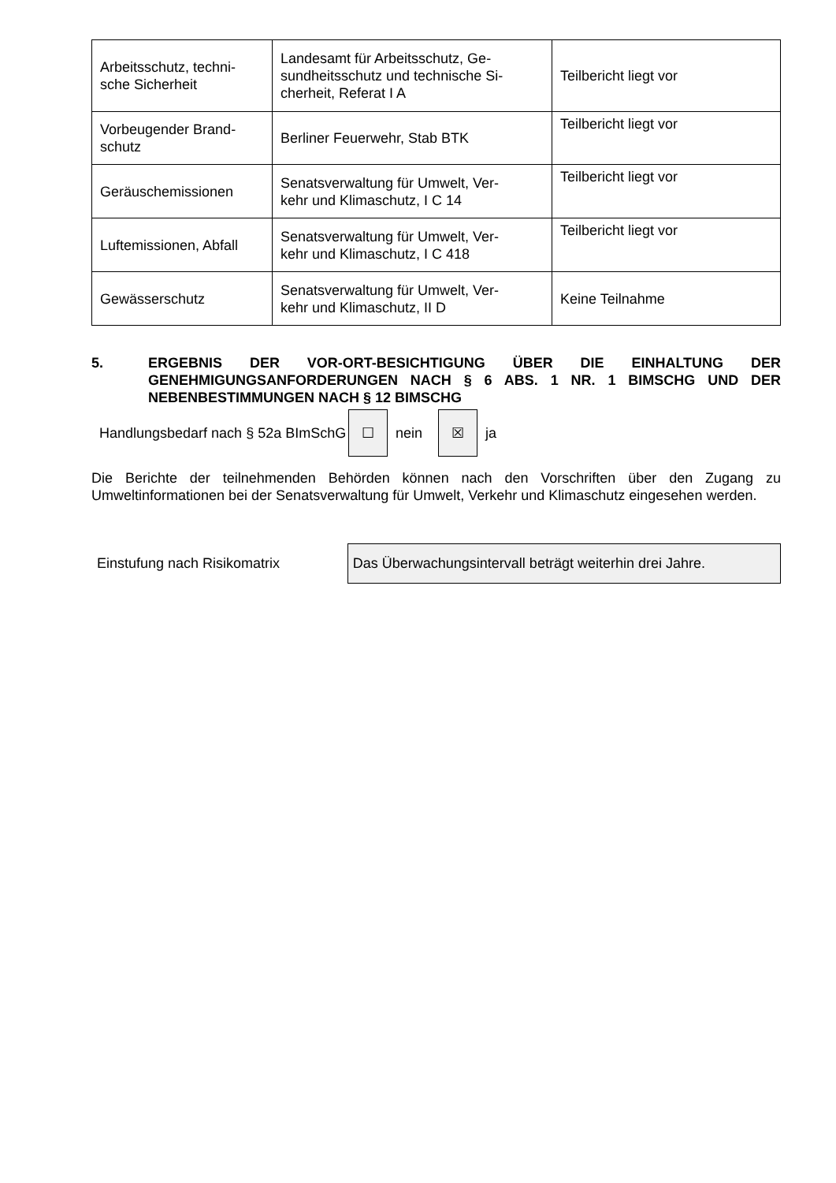| Arbeitsschutz, techni- sche Sicherheit | Landesamt für Arbeitsschutz, Ge- sundheitsschutz und technische Si- cherheit, Referat I A | Teilbericht liegt vor |
| Vorbeugender Brand- schutz | Berliner Feuerwehr, Stab BTK | Teilbericht liegt vor |
| Geräuschemissionen | Senatsverwaltung für Umwelt, Ver- kehr und Klimaschutz, I C 14 | Teilbericht liegt vor |
| Luftemissionen, Abfall | Senatsverwaltung für Umwelt, Ver- kehr und Klimaschutz, I C 418 | Teilbericht liegt vor |
| Gewässerschutz | Senatsverwaltung für Umwelt, Ver- kehr und Klimaschutz, II D | Keine Teilnahme |
5. ERGEBNIS DER VOR-ORT-BESICHTIGUNG ÜBER DIE EINHALTUNG DER GENEHMIGUNGSANFORDERUNGEN NACH § 6 ABS. 1 NR. 1 BIMSCHG UND DER NEBENBESTIMMUNGEN NACH § 12 BIMSCHG
Handlungsbedarf nach § 52a BImSchG
☐
nein
☒
ja
Die Berichte der teilnehmenden Behörden können nach den Vorschriften über den Zugang zu Umweltinformationen bei der Senatsverwaltung für Umwelt, Verkehr und Klimaschutz eingesehen werden.
Einstufung nach Risikomatrix
Das Überwachungsintervall beträgt weiterhin drei Jahre.